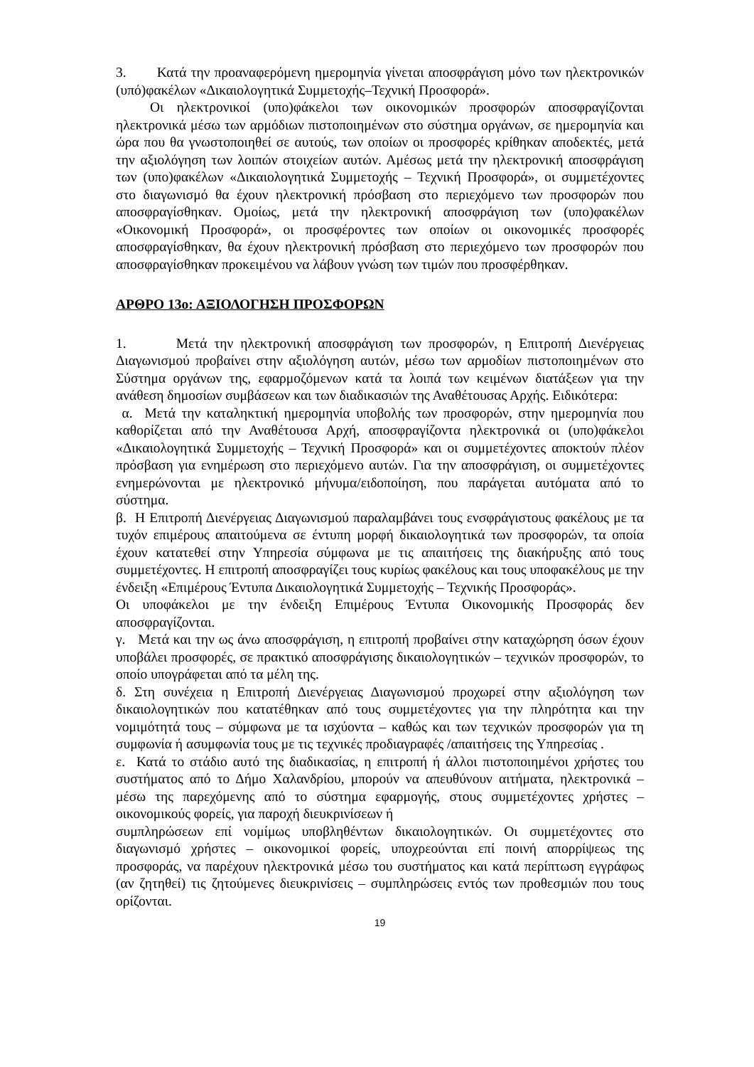3. Κατά την προαναφερόμενη ημερομηνία γίνεται αποσφράγιση μόνο των ηλεκτρονικών (υπό)φακέλων «Δικαιολογητικά Συμμετοχής–Τεχνική Προσφορά».
Οι ηλεκτρονικοί (υπο)φάκελοι των οικονομικών προσφορών αποσφραγίζονται ηλεκτρονικά μέσω των αρμόδιων πιστοποιημένων στο σύστημα οργάνων, σε ημερομηνία και ώρα που θα γνωστοποιηθεί σε αυτούς, των οποίων οι προσφορές κρίθηκαν αποδεκτές, μετά την αξιολόγηση των λοιπών στοιχείων αυτών. Αμέσως μετά την ηλεκτρονική αποσφράγιση των (υπο)φακέλων «Δικαιολογητικά Συμμετοχής – Τεχνική Προσφορά», οι συμμετέχοντες στο διαγωνισμό θα έχουν ηλεκτρονική πρόσβαση στο περιεχόμενο των προσφορών που αποσφραγίσθηκαν. Ομοίως, μετά την ηλεκτρονική αποσφράγιση των (υπο)φακέλων «Οικονομική Προσφορά», οι προσφέροντες των οποίων οι οικονομικές προσφορές αποσφραγίσθηκαν, θα έχουν ηλεκτρονική πρόσβαση στο περιεχόμενο των προσφορών που αποσφραγίσθηκαν προκειμένου να λάβουν γνώση των τιμών που προσφέρθηκαν.
ΑΡΘΡΟ 13ο: ΑΞΙΟΛΟΓΗΣΗ ΠΡΟΣΦΟΡΩΝ
1. Μετά την ηλεκτρονική αποσφράγιση των προσφορών, η Επιτροπή Διενέργειας Διαγωνισμού προβαίνει στην αξιολόγηση αυτών, μέσω των αρμοδίων πιστοποιημένων στο Σύστημα οργάνων της, εφαρμοζόμενων κατά τα λοιπά των κειμένων διατάξεων για την ανάθεση δημοσίων συμβάσεων και των διαδικασιών της Αναθέτουσας Αρχής. Ειδικότερα:
α. Μετά την καταληκτική ημερομηνία υποβολής των προσφορών, στην ημερομηνία που καθορίζεται από την Αναθέτουσα Αρχή, αποσφραγίζοντα ηλεκτρονικά οι (υπο)φάκελοι «Δικαιολογητικά Συμμετοχής – Τεχνική Προσφορά» και οι συμμετέχοντες αποκτούν πλέον πρόσβαση για ενημέρωση στο περιεχόμενο αυτών. Για την αποσφράγιση, οι συμμετέχοντες ενημερώνονται με ηλεκτρονικό μήνυμα/ειδοποίηση, που παράγεται αυτόματα από το σύστημα.
β. Η Επιτροπή Διενέργειας Διαγωνισμού παραλαμβάνει τους ενσφράγιστους φακέλους με τα τυχόν επιμέρους απαιτούμενα σε έντυπη μορφή δικαιολογητικά των προσφορών, τα οποία έχουν κατατεθεί στην Υπηρεσία σύμφωνα με τις απαιτήσεις της διακήρυξης από τους συμμετέχοντες. Η επιτροπή αποσφραγίζει τους κυρίως φακέλους και τους υποφακέλους με την ένδειξη «Επιμέρους Έντυπα Δικαιολογητικά Συμμετοχής – Τεχνικής Προσφοράς».
Οι υποφάκελοι με την ένδειξη Επιμέρους Έντυπα Οικονομικής Προσφοράς δεν αποσφραγίζονται.
γ. Μετά και την ως άνω αποσφράγιση, η επιτροπή προβαίνει στην καταχώρηση όσων έχουν υποβάλει προσφορές, σε πρακτικό αποσφράγισης δικαιολογητικών – τεχνικών προσφορών, το οποίο υπογράφεται από τα μέλη της.
δ. Στη συνέχεια η Επιτροπή Διενέργειας Διαγωνισμού προχωρεί στην αξιολόγηση των δικαιολογητικών που κατατέθηκαν από τους συμμετέχοντες για την πληρότητα και την νομιμότητά τους – σύμφωνα με τα ισχύοντα – καθώς και των τεχνικών προσφορών για τη συμφωνία ή ασυμφωνία τους με τις τεχνικές προδιαγραφές /απαιτήσεις της Υπηρεσίας .
ε. Κατά το στάδιο αυτό της διαδικασίας, η επιτροπή ή άλλοι πιστοποιημένοι χρήστες του συστήματος από το Δήμο Χαλανδρίου, μπορούν να απευθύνουν αιτήματα, ηλεκτρονικά – μέσω της παρεχόμενης από το σύστημα εφαρμογής, στους συμμετέχοντες χρήστες – οικονομικούς φορείς, για παροχή διευκρινίσεων ή
συμπληρώσεων επί νομίμως υποβληθέντων δικαιολογητικών. Οι συμμετέχοντες στο διαγωνισμό χρήστες – οικονομικοί φορείς, υποχρεούνται επί ποινή απορρίψεως της προσφοράς, να παρέχουν ηλεκτρονικά μέσω του συστήματος και κατά περίπτωση εγγράφως (αν ζητηθεί) τις ζητούμενες διευκρινίσεις – συμπληρώσεις εντός των προθεσμιών που τους ορίζονται.
19